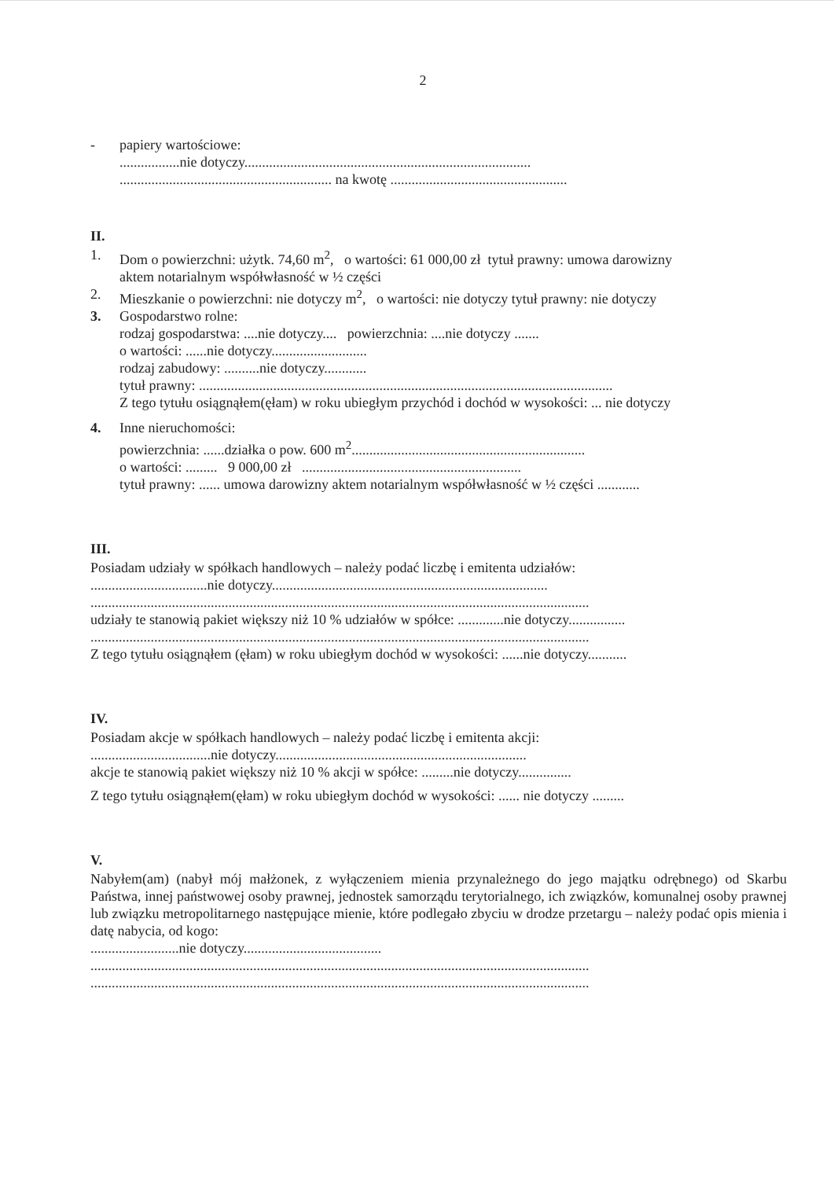2
- papiery wartościowe:
.................nie dotyczy.................................................................................
............................................................ na kwotę ..................................................
II.
1. Dom o powierzchni: użytk. 74,60 m<sup>2</sup>, o wartości: 61 000,00 zł tytuł prawny: umowa darowizny
aktem notarialnym współwłasność w ½ części
2. Mieszkanie o powierzchni: nie dotyczy m<sup>2</sup>, o wartości: nie dotyczy tytuł prawny: nie dotyczy
3. Gospodarstwo rolne:
rodzaj gospodarstwa: ....nie dotyczy.... powierzchnia: ....nie dotyczy .......
o wartości: ......nie dotyczy...........................
rodzaj zabudowy: ..........nie dotyczy............
tytuł prawny: .....................................................................................................................
Z tego tytułu osiągnąłem(ęłam) w roku ubiegłym przychód i dochód w wysokości: ... nie dotyczy
4. Inne nieruchomości:
powierzchnia: ......działka o pow. 600 m<sup>2</sup>..................................................................
o wartości: ......... 9 000,00 zł ..............................................................
tytuł prawny: ...... umowa darowizny aktem notarialnym współwłasność w ½ części ............
III.
Posiadam udziały w spółkach handlowych – należy podać liczbę i emitenta udziałów:
.................................nie dotyczy..............................................................................
.............................................................................................................................................
udziały te stanowią pakiet większy niż 10 % udziałów w spółce: .............nie dotyczy................
.............................................................................................................................................
Z tego tytułu osiągnąłem (ęłam) w roku ubiegłym dochód w wysokości: ......nie dotyczy...........
IV.
Posiadam akcje w spółkach handlowych – należy podać liczbę i emitenta akcji:
..................................nie dotyczy.......................................................................
akcje te stanowią pakiet większy niż 10 % akcji w spółce: .........nie dotyczy...............
Z tego tytułu osiągnąłem(ęłam) w roku ubiegłym dochód w wysokości: ...... nie dotyczy .........
V.
Nabyłem(am) (nabył mój małżonek, z wyłączeniem mienia przynależnego do jego majątku odrębnego) od Skarbu Państwa, innej państwowej osoby prawnej, jednostek samorządu terytorialnego, ich związków, komunalnej osoby prawnej lub związku metropolitarnego następujące mienie, które podlegało zbyciu w drodze przetargu – należy podać opis mienia i datę nabycia, od kogo:
.........................nie dotyczy.......................................
.............................................................................................................................................
.............................................................................................................................................